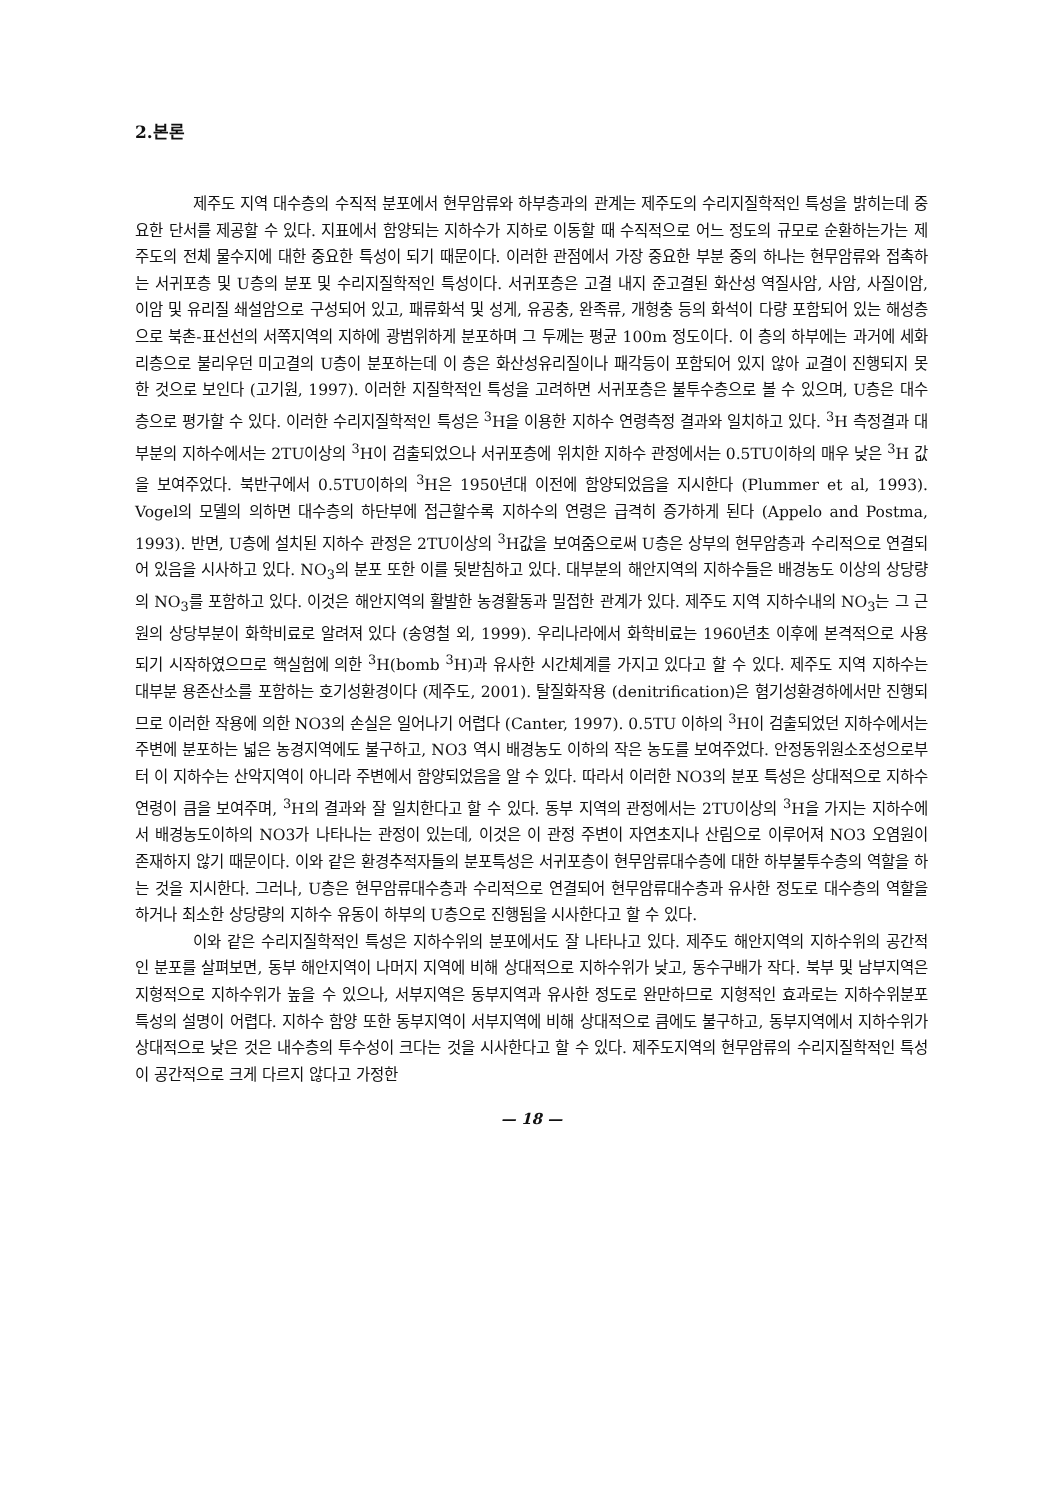2.본론
제주도 지역 대수층의 수직적 분포에서 현무암류와 하부층과의 관계는 제주도의 수리지질학적인 특성을 밝히는데 중요한 단서를 제공할 수 있다. 지표에서 함양되는 지하수가 지하로 이동할 때 수직적으로 어느 정도의 규모로 순환하는가는 제주도의 전체 물수지에 대한 중요한 특성이 되기 때문이다. 이러한 관점에서 가장 중요한 부분 중의 하나는 현무암류와 접촉하는 서귀포층 및 U층의 분포 및 수리지질학적인 특성이다. 서귀포층은 고결 내지 준고결된 화산성 역질사암, 사암, 사질이암, 이암 및 유리질 쇄설암으로 구성되어 있고, 패류화석 및 성게, 유공충, 완족류, 개형충 등의 화석이 다량 포함되어 있는 해성층으로 북촌-표선선의 서쪽지역의 지하에 광범위하게 분포하며 그 두께는 평균 100m 정도이다. 이 층의 하부에는 과거에 세화리층으로 불리우던 미고결의 U층이 분포하는데 이 층은 화산성유리질이나 패각등이 포함되어 있지 않아 교결이 진행되지 못한 것으로 보인다 (고기원, 1997). 이러한 지질학적인 특성을 고려하면 서귀포층은 불투수층으로 볼 수 있으며, U층은 대수층으로 평가할 수 있다. 이러한 수리지질학적인 특성은 <sup>3</sup>H을 이용한 지하수 연령측정 결과와 일치하고 있다. <sup>3</sup>H 측정결과 대부분의 지하수에서는 2TU이상의 <sup>3</sup>H이 검출되었으나 서귀포층에 위치한 지하수 관정에서는 0.5TU이하의 매우 낮은 <sup>3</sup>H 값을 보여주었다. 북반구에서 0.5TU이하의 <sup>3</sup>H은 1950년대 이전에 함양되었음을 지시한다 (Plummer et al, 1993). Vogel의 모델의 의하면 대수층의 하단부에 접근할수록 지하수의 연령은 급격히 증가하게 된다 (Appelo and Postma, 1993). 반면, U층에 설치된 지하수 관정은 2TU이상의 <sup>3</sup>H값을 보여줌으로써 U층은 상부의 현무암층과 수리적으로 연결되어 있음을 시사하고 있다. NO<sub>3</sub>의 분포 또한 이를 뒷받침하고 있다. 대부분의 해안지역의 지하수들은 배경농도 이상의 상당량의 NO<sub>3</sub>를 포함하고 있다. 이것은 해안지역의 활발한 농경활동과 밀접한 관계가 있다. 제주도 지역 지하수내의 NO<sub>3</sub>는 그 근원의 상당부분이 화학비료로 알려져 있다 (송영철 외, 1999). 우리나라에서 화학비료는 1960년초 이후에 본격적으로 사용되기 시작하였으므로 핵실험에 의한 <sup>3</sup>H(bomb <sup>3</sup>H)과 유사한 시간체계를 가지고 있다고 할 수 있다. 제주도 지역 지하수는 대부분 용존산소를 포함하는 호기성환경이다 (제주도, 2001). 탈질화작용 (denitrification)은 혐기성환경하에서만 진행되므로 이러한 작용에 의한 NO3의 손실은 일어나기 어렵다 (Canter, 1997). 0.5TU 이하의 <sup>3</sup>H이 검출되었던 지하수에서는 주변에 분포하는 넓은 농경지역에도 불구하고, NO3 역시 배경농도 이하의 작은 농도를 보여주었다. 안정동위원소조성으로부터 이 지하수는 산악지역이 아니라 주변에서 함양되었음을 알 수 있다. 따라서 이러한 NO3의 분포 특성은 상대적으로 지하수 연령이 큼을 보여주며, <sup>3</sup>H의 결과와 잘 일치한다고 할 수 있다. 동부 지역의 관정에서는 2TU이상의 <sup>3</sup>H을 가지는 지하수에서 배경농도이하의 NO3가 나타나는 관정이 있는데, 이것은 이 관정 주변이 자연초지나 산림으로 이루어져 NO3 오염원이 존재하지 않기 때문이다. 이와 같은 환경추적자들의 분포특성은 서귀포층이 현무암류대수층에 대한 하부불투수층의 역할을 하는 것을 지시한다. 그러나, U층은 현무암류대수층과 수리적으로 연결되어 현무암류대수층과 유사한 정도로 대수층의 역할을 하거나 최소한 상당량의 지하수 유동이 하부의 U층으로 진행됨을 시사한다고 할 수 있다.
이와 같은 수리지질학적인 특성은 지하수위의 분포에서도 잘 나타나고 있다. 제주도 해안지역의 지하수위의 공간적인 분포를 살펴보면, 동부 해안지역이 나머지 지역에 비해 상대적으로 지하수위가 낮고, 동수구배가 작다. 북부 및 남부지역은 지형적으로 지하수위가 높을 수 있으나, 서부지역은 동부지역과 유사한 정도로 완만하므로 지형적인 효과로는 지하수위분포 특성의 설명이 어렵다. 지하수 함양 또한 동부지역이 서부지역에 비해 상대적으로 큼에도 불구하고, 동부지역에서 지하수위가 상대적으로 낮은 것은 내수층의 투수성이 크다는 것을 시사한다고 할 수 있다. 제주도지역의 현무암류의 수리지질학적인 특성이 공간적으로 크게 다르지 않다고 가정한
— 18 —